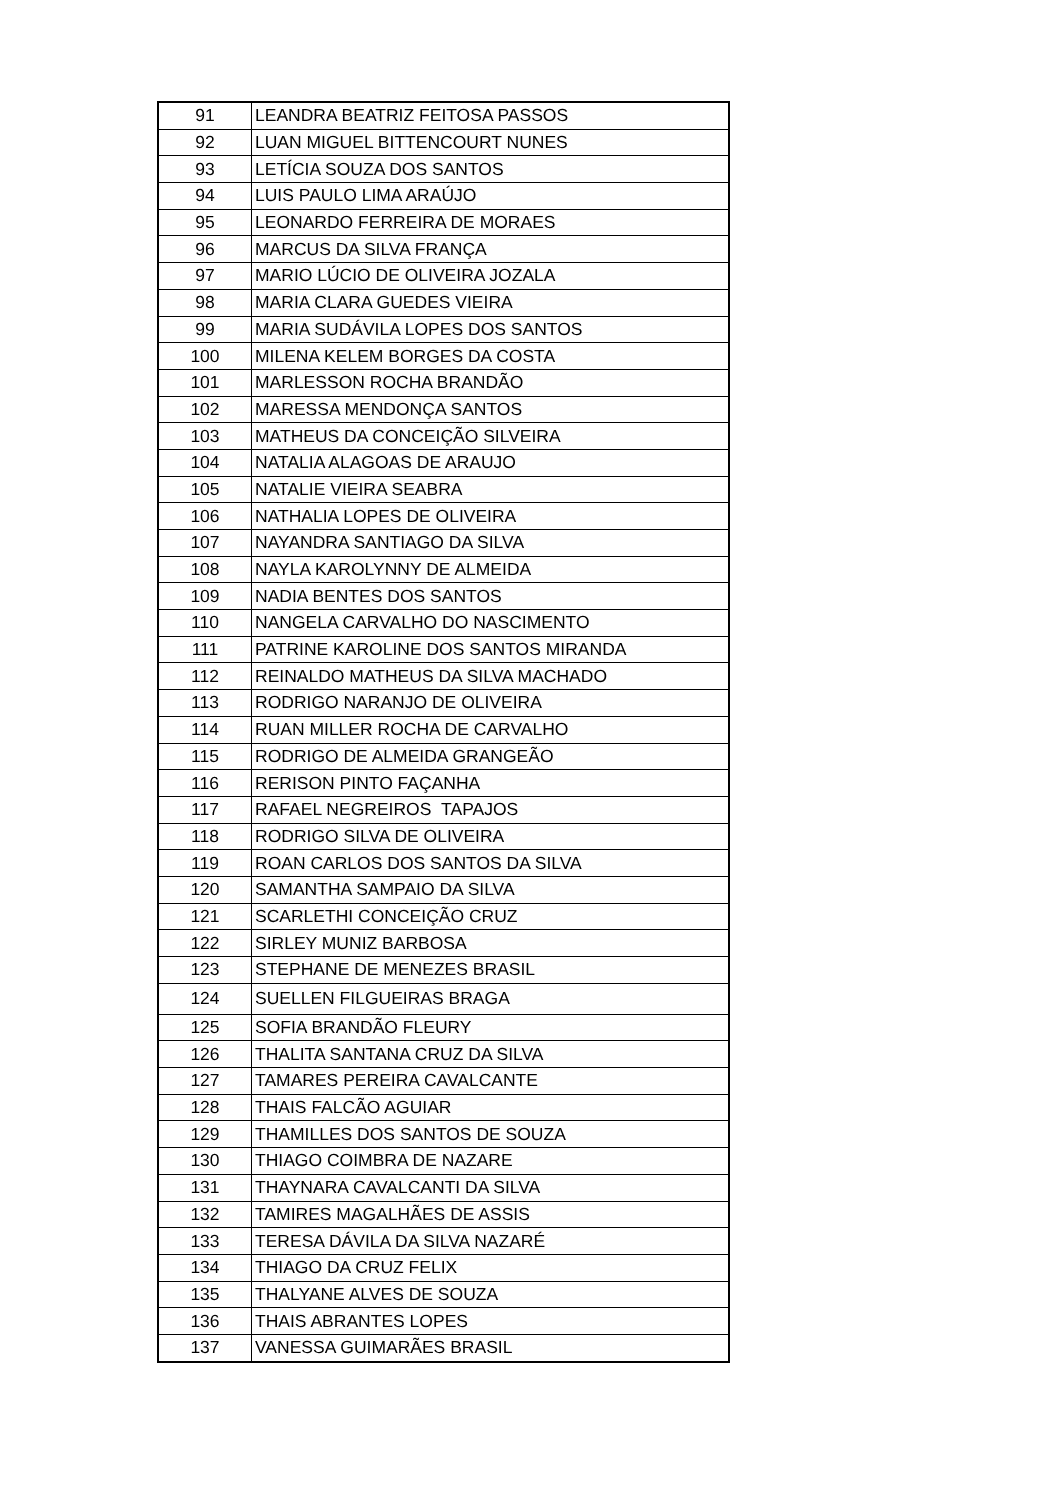| 91 | LEANDRA BEATRIZ FEITOSA PASSOS |
| 92 | LUAN MIGUEL BITTENCOURT NUNES |
| 93 | LETÍCIA SOUZA DOS SANTOS |
| 94 | LUIS PAULO LIMA ARAÚJO |
| 95 | LEONARDO FERREIRA DE MORAES |
| 96 | MARCUS DA SILVA FRANÇA |
| 97 | MARIO LÚCIO DE OLIVEIRA JOZALA |
| 98 | MARIA CLARA GUEDES VIEIRA |
| 99 | MARIA SUDÁVILA LOPES DOS SANTOS |
| 100 | MILENA KELEM BORGES DA COSTA |
| 101 | MARLESSON ROCHA BRANDÃO |
| 102 | MARESSA MENDONÇA SANTOS |
| 103 | MATHEUS DA CONCEIÇÃO SILVEIRA |
| 104 | NATALIA ALAGOAS DE ARAUJO |
| 105 | NATALIE VIEIRA SEABRA |
| 106 | NATHALIA LOPES DE OLIVEIRA |
| 107 | NAYANDRA SANTIAGO DA SILVA |
| 108 | NAYLA KAROLYNNY DE ALMEIDA |
| 109 | NADIA BENTES DOS SANTOS |
| 110 | NANGELA CARVALHO DO NASCIMENTO |
| 111 | PATRINE KAROLINE DOS SANTOS MIRANDA |
| 112 | REINALDO MATHEUS DA SILVA MACHADO |
| 113 | RODRIGO NARANJO DE OLIVEIRA |
| 114 | RUAN MILLER ROCHA DE CARVALHO |
| 115 | RODRIGO DE ALMEIDA GRANGEÃO |
| 116 | RERISON PINTO FAÇANHA |
| 117 | RAFAEL NEGREIROS TAPAJOS |
| 118 | RODRIGO SILVA DE OLIVEIRA |
| 119 | ROAN CARLOS DOS SANTOS DA SILVA |
| 120 | SAMANTHA SAMPAIO DA SILVA |
| 121 | SCARLETHI CONCEIÇÃO CRUZ |
| 122 | SIRLEY MUNIZ BARBOSA |
| 123 | STEPHANE DE MENEZES BRASIL |
| 124 | SUELLEN FILGUEIRAS BRAGA |
| 125 | SOFIA BRANDÃO FLEURY |
| 126 | THALITA SANTANA CRUZ DA SILVA |
| 127 | TAMARES PEREIRA CAVALCANTE |
| 128 | THAIS FALCÃO AGUIAR |
| 129 | THAMILLES DOS SANTOS DE SOUZA |
| 130 | THIAGO COIMBRA DE NAZARE |
| 131 | THAYNARA CAVALCANTI DA SILVA |
| 132 | TAMIRES MAGALHÃES DE ASSIS |
| 133 | TERESA DÁVILA DA SILVA NAZARÉ |
| 134 | THIAGO DA CRUZ FELIX |
| 135 | THALYANE ALVES DE SOUZA |
| 136 | THAIS ABRANTES LOPES |
| 137 | VANESSA GUIMARÃES BRASIL |